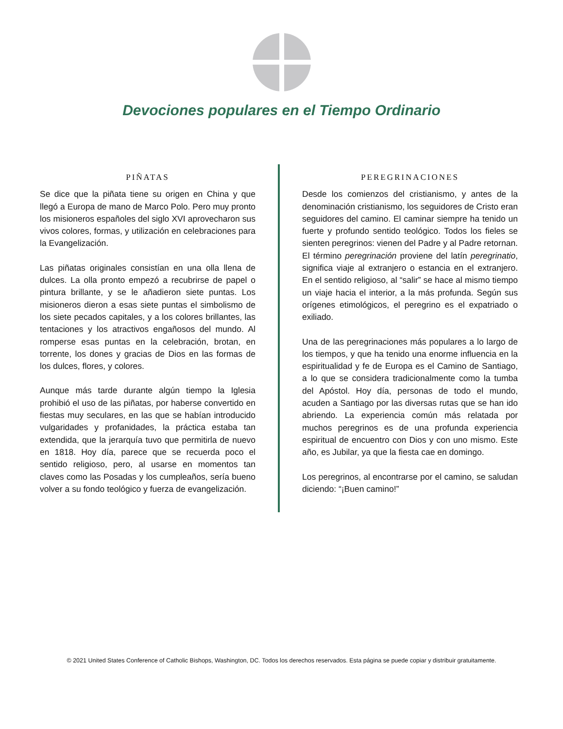Devociones populares en el Tiempo Ordinario
PIÑATAS
Se dice que la piñata tiene su origen en China y que llegó a Europa de mano de Marco Polo. Pero muy pronto los misioneros españoles del siglo XVI aprovecharon sus vivos colores, formas, y utilización en celebraciones para la Evangelización.
Las piñatas originales consistían en una olla llena de dulces. La olla pronto empezó a recubrirse de papel o pintura brillante, y se le añadieron siete puntas. Los misioneros dieron a esas siete puntas el simbolismo de los siete pecados capitales, y a los colores brillantes, las tentaciones y los atractivos engañosos del mundo. Al romperse esas puntas en la celebración, brotan, en torrente, los dones y gracias de Dios en las formas de los dulces, flores, y colores.
Aunque más tarde durante algún tiempo la Iglesia prohibió el uso de las piñatas, por haberse convertido en fiestas muy seculares, en las que se habían introducido vulgaridades y profanidades, la práctica estaba tan extendida, que la jerarquía tuvo que permitirla de nuevo en 1818. Hoy día, parece que se recuerda poco el sentido religioso, pero, al usarse en momentos tan claves como las Posadas y los cumpleaños, sería bueno volver a su fondo teológico y fuerza de evangelización.
PEREGRINACIONES
Desde los comienzos del cristianismo, y antes de la denominación cristianismo, los seguidores de Cristo eran seguidores del camino. El caminar siempre ha tenido un fuerte y profundo sentido teológico. Todos los fieles se sienten peregrinos: vienen del Padre y al Padre retornan. El término peregrinación proviene del latín peregrinatio, significa viaje al extranjero o estancia en el extranjero. En el sentido religioso, al “salir” se hace al mismo tiempo un viaje hacia el interior, a la más profunda. Según sus orígenes etimológicos, el peregrino es el expatriado o exiliado.
Una de las peregrinaciones más populares a lo largo de los tiempos, y que ha tenido una enorme influencia en la espiritualidad y fe de Europa es el Camino de Santiago, a lo que se considera tradicionalmente como la tumba del Apóstol. Hoy día, personas de todo el mundo, acuden a Santiago por las diversas rutas que se han ido abriendo. La experiencia común más relatada por muchos peregrinos es de una profunda experiencia espiritual de encuentro con Dios y con uno mismo. Este año, es Jubilar, ya que la fiesta cae en domingo.
Los peregrinos, al encontrarse por el camino, se saludan diciendo: “¡Buen camino!”
© 2021 United States Conference of Catholic Bishops, Washington, DC. Todos los derechos reservados. Esta página se puede copiar y distribuir gratuitamente.